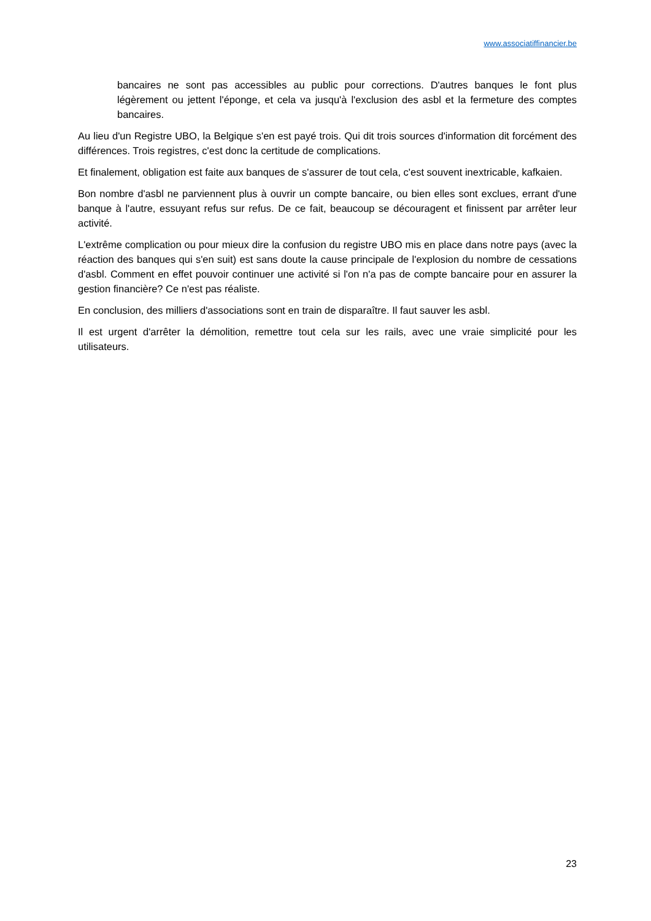www.associatiffinancier.be
bancaires ne sont pas accessibles au public pour corrections. D'autres banques le font plus légèrement ou jettent l'éponge, et cela va jusqu'à l'exclusion des asbl et la fermeture des comptes bancaires.
Au lieu d'un Registre UBO, la Belgique s'en est payé trois. Qui dit trois sources d'information dit forcément des différences. Trois registres, c'est donc la certitude de complications.
Et finalement, obligation est faite aux banques de s'assurer de tout cela, c'est souvent inextricable, kafkaien.
Bon nombre d'asbl ne parviennent plus à ouvrir un compte bancaire, ou bien elles sont exclues, errant d'une banque à l'autre, essuyant refus sur refus. De ce fait, beaucoup se découragent et finissent par arrêter leur activité.
L'extrême complication ou pour mieux dire la confusion du registre UBO mis en place dans notre pays (avec la réaction des banques qui s'en suit) est sans doute la cause principale de l'explosion du nombre de cessations d'asbl. Comment en effet pouvoir continuer une activité si l'on n'a pas de compte bancaire pour en assurer la gestion financière? Ce n'est pas réaliste.
En conclusion, des milliers d'associations sont en train de disparaître. Il faut sauver les asbl.
Il est urgent d'arrêter la démolition, remettre tout cela sur les rails, avec une vraie simplicité pour les utilisateurs.
23